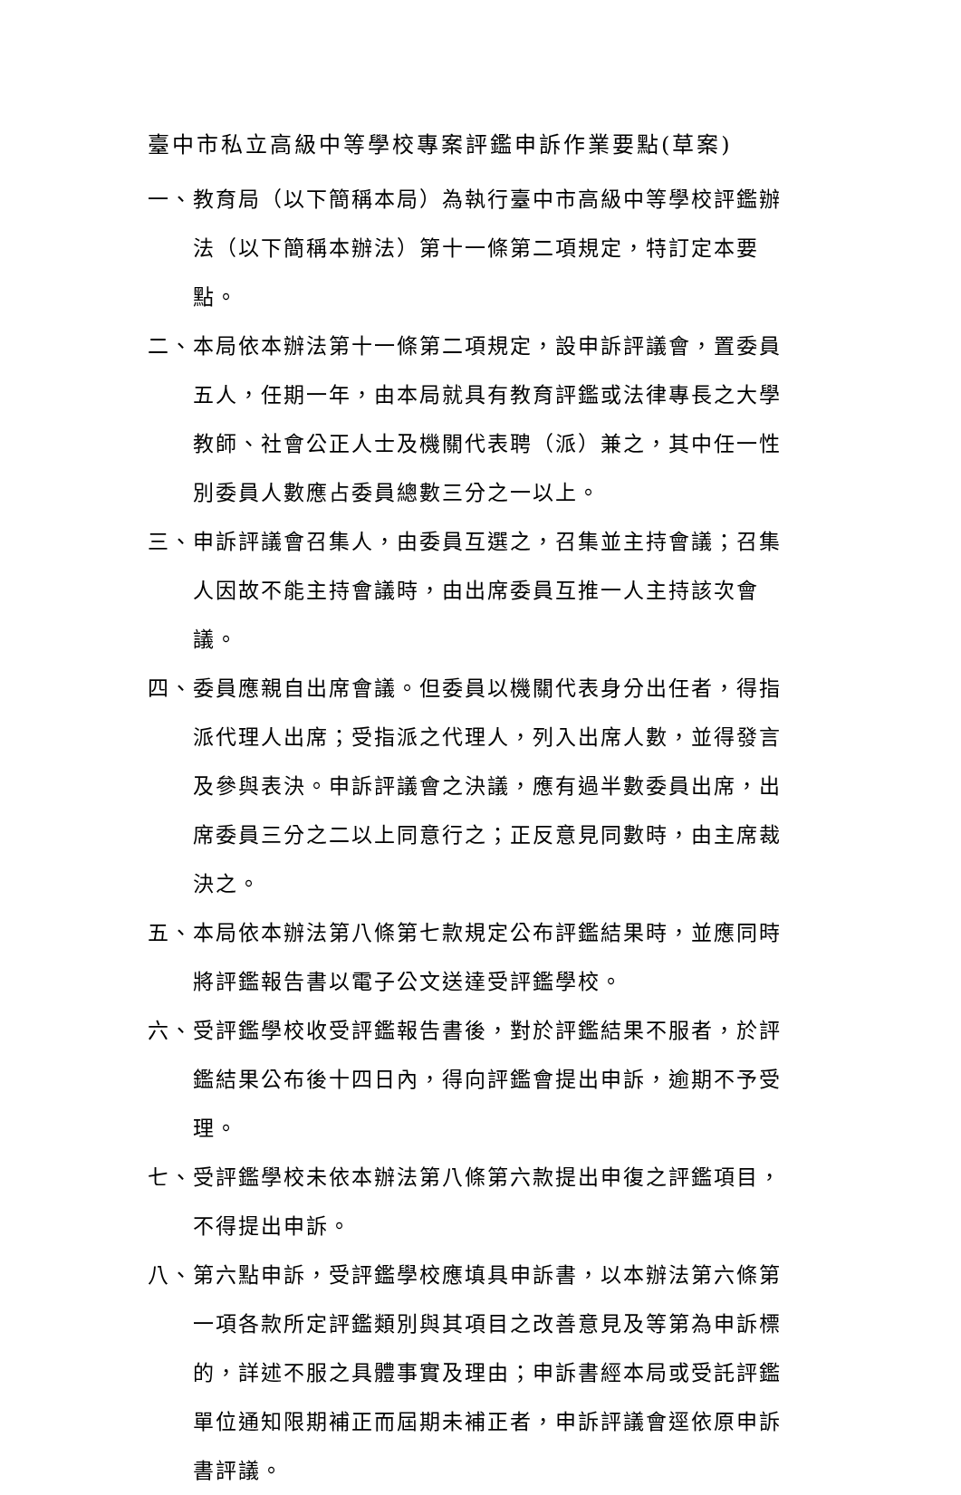臺中市私立高級中等學校專案評鑑申訴作業要點(草案)
一、教育局（以下簡稱本局）為執行臺中市高級中等學校評鑑辦法（以下簡稱本辦法）第十一條第二項規定，特訂定本要點。
二、本局依本辦法第十一條第二項規定，設申訴評議會，置委員五人，任期一年，由本局就具有教育評鑑或法律專長之大學教師、社會公正人士及機關代表聘（派）兼之，其中任一性別委員人數應占委員總數三分之一以上。
三、申訴評議會召集人，由委員互選之，召集並主持會議；召集人因故不能主持會議時，由出席委員互推一人主持該次會議。
四、委員應親自出席會議。但委員以機關代表身分出任者，得指派代理人出席；受指派之代理人，列入出席人數，並得發言及參與表決。申訴評議會之決議，應有過半數委員出席，出席委員三分之二以上同意行之；正反意見同數時，由主席裁決之。
五、本局依本辦法第八條第七款規定公布評鑑結果時，並應同時將評鑑報告書以電子公文送達受評鑑學校。
六、受評鑑學校收受評鑑報告書後，對於評鑑結果不服者，於評鑑結果公布後十四日內，得向評鑑會提出申訴，逾期不予受理。
七、受評鑑學校未依本辦法第八條第六款提出申復之評鑑項目，不得提出申訴。
八、第六點申訴，受評鑑學校應填具申訴書，以本辦法第六條第一項各款所定評鑑類別與其項目之改善意見及等第為申訴標的，詳述不服之具體事實及理由；申訴書經本局或受託評鑑單位通知限期補正而屆期未補正者，申訴評議會逕依原申訴書評議。